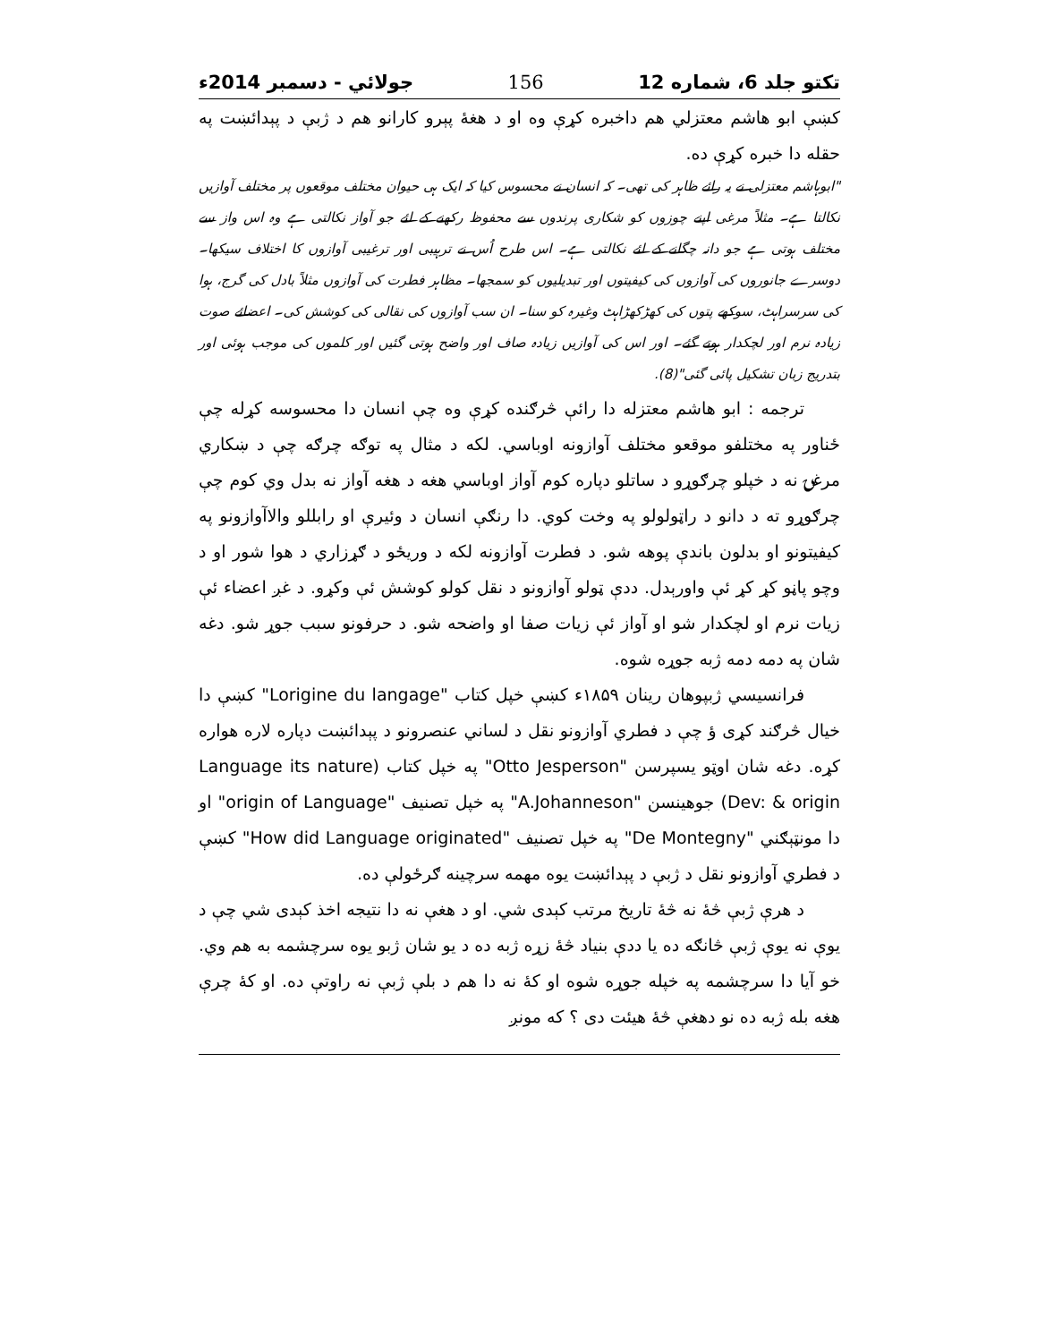تکتو جلد 6، شماره 12 156 جولائي - دسمبر 2014ء
کښې ابو هاشم معتزلي هم داخبره کړې وه او د هغهٔ پېرو کارانو هم د ژبې د پېدائښت په حقله دا خبره کړې ده.
"ابوہاشم معتزلی نے یہ رائے ظاہر کی تھی۔ کہ انسان نے محسوس کیا کہ ایک ہی حیوان مختلف موقعوں پر مختلف آوازیں نکالتا ہے۔ مثلاً مرغی اپنے چوزوں کو شکاری پرندوں سے محفوظ رکھنے کے لئے جو آواز نکالتی ہے وہ اس واز سے مختلف ہوتی ہے جو دانہ چگانے کے لئے نکالتی ہے۔ اس طرح اُس نے ترہیبی اور ترغیبی آوازوں کا اختلاف سیکھا۔ دوسرے جانوروں کی آوازوں کی کیفیتوں اور تبدیلیوں کو سمجھا۔ مظاہر فطرت کی آوازوں مثلاً بادل کی گرج، ہوا کی سرسراہٹ، سوکھے پتوں کی کھڑکھڑاہٹ وغیرہ کو سنا۔ ان سب آوازوں کی نقالی کی کوشش کی۔ اعضائے صوت زیادہ نرم اور لچکدار ہوتے گئے۔ اور اس کی آوازیں زیادہ صاف اور واضح ہوتی گئیں اور کلموں کی موجب ہوئی اور بتدریج زبان تشکیل پائی گئی"(8).
ترجمه : ابو هاشم معتزله دا رائې څرګنده کړې وه چې انسان دا محسوسه کړله چې ځناور په مختلفو موقعو مختلف آوازونه اوباسي. لکه د مثال په توګه چرګه چې د ښکاري مرغۍ نه د خپلو چرګوړو د ساتلو دپاره کوم آواز اوباسي هغه د هغه آواز نه بدل وي کوم چې چرګوړو ته د دانو د راټولولو په وخت کوي. دا رنګې انسان د وئيرې او رابللو والاآوازونو په کيفيتونو او بدلون باندې پوهه شو. د فطرت آوازونه لکه د وريځو د ګړزاري د هوا شور او د وچو پاڼو کړ کړ ئې واورېدل. ددې ټولو آوازونو د نقل کولو کوشش ئې وکړو. د غږ اعضاء ئې زيات نرم او لچکدار شو او آواز ئې زيات صفا او واضحه شو. د حرفونو سبب جوړ شو. دغه شان په دمه دمه ژبه جوړه شوه.
فرانسيسي ژبپوهان رينان ۱۸۵۹ء کښې خپل کتاب "Lorigine du langage" کښې دا خيال څرګند کړی ؤ چې د فطري آوازونو نقل د لساني عنصرونو د پېدائښت دپاره لاره هواره کړه. دغه شان اوټو يسپرسن "Otto Jesperson" په خپل کتاب (Language its nature Dev: & origin) جوهينسن "A.Johanneson" په خپل تصنيف "origin of Language" او دا مونټېګني "De Montegny" په خپل تصنيف "How did Language originated" کښې د فطري آوازونو نقل د ژبې د پېدائښت يوه مهمه سرچينه ګرځولې ده.
د هرې ژبې څۀ نه څۀ تاريخ مرتب کېدی شي. او د هغې نه دا نتيجه اخذ کېدی شي چې د يوې نه يوې ژبې څانګه ده يا ددې بنياد څۀ زړه ژبه ده د يو شان ژبو يوه سرچشمه به هم وي. خو آيا دا سرچشمه په خپله جوړه شوه او کۀ نه دا هم د بلې ژبې نه راوتې ده. او کۀ چرې هغه بله ژبه ده نو دهغې څۀ هيئت دی ؟ که مونږ